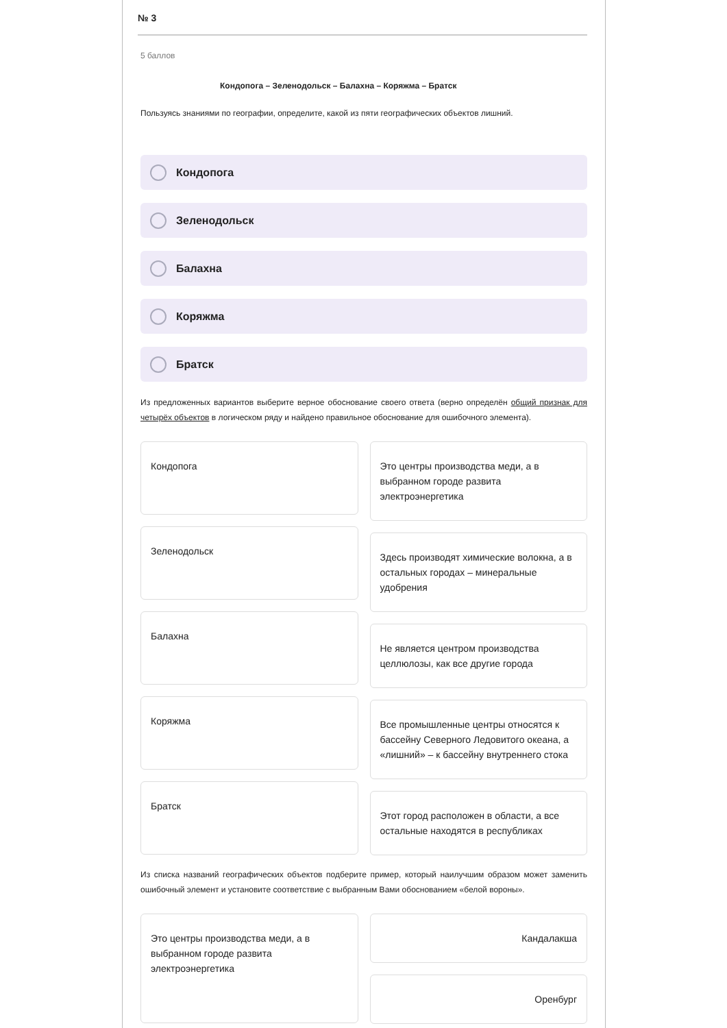№ 3
5 баллов
Кондопога – Зеленодольск – Балахна – Коряжма – Братск
Пользуясь знаниями по географии, определите, какой из пяти географических объектов лишний.
Кондопога
Зеленодольск
Балахна
Коряжма
Братск
Из предложенных вариантов выберите верное обоснование своего ответа (верно определён общий признак для четырёх объектов в логическом ряду и найдено правильное обоснование для ошибочного элемента).
Кондопога
Зеленодольск
Балахна
Коряжма
Братск
Это центры производства меди, а в выбранном городе развита электроэнергетика
Здесь производят химические волокна, а в остальных городах – минеральные удобрения
Не является центром производства целлюлозы, как все другие города
Все промышленные центры относятся к бассейну Северного Ледовитого океана, а «лишний» – к бассейну внутреннего стока
Этот город расположен в области, а все остальные находятся в республиках
Из списка названий географических объектов подберите пример, который наилучшим образом может заменить ошибочный элемент и установите соответствие с выбранным Вами обоснованием «белой вороны».
Это центры производства меди, а в выбранном городе развита электроэнергетика
Кандалакша
Оренбург